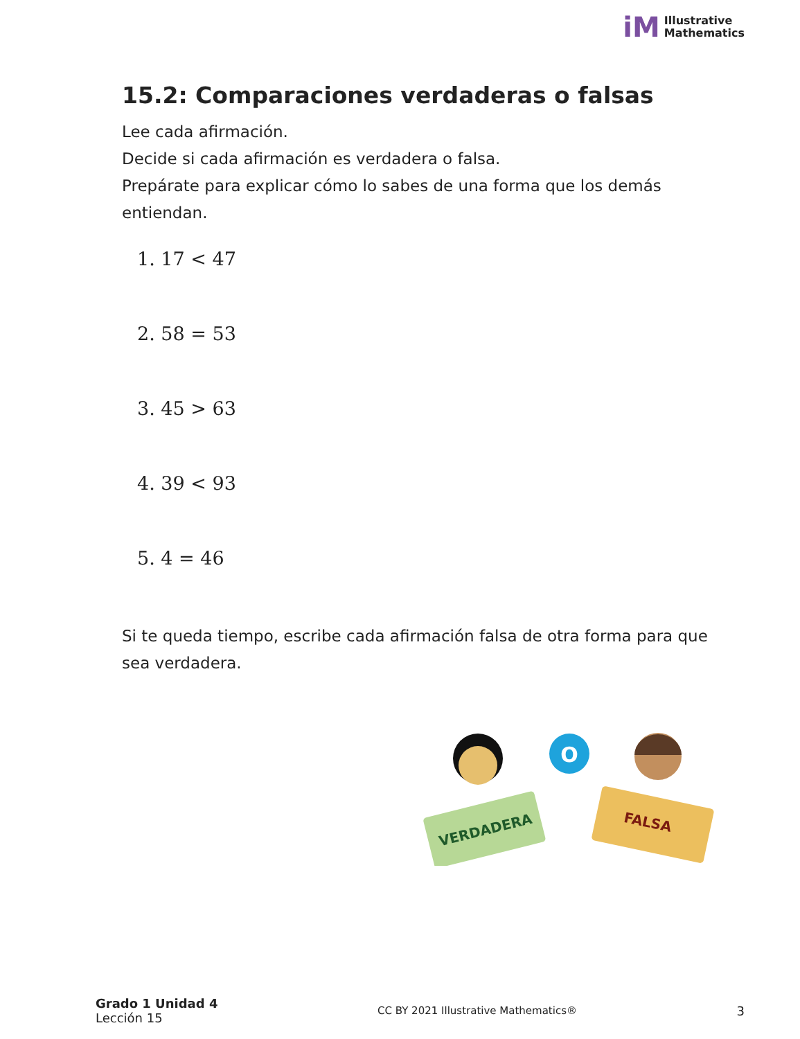iM Illustrative
Mathematics
15.2: Comparaciones verdaderas o falsas
Lee cada afirmación.
Decide si cada afirmación es verdadera o falsa.
Prepárate para explicar cómo lo sabes de una forma que los demás entiendan.
1. 17 < 47
2. 58 = 53
3. 45 > 63
4. 39 < 93
5. 4 = 46
Si te queda tiempo, escribe cada afirmación falsa de otra forma para que sea verdadera.
VERDADERA
O
FALSA
Grado 1 Unidad 4
Lección 15
CC BY 2021 Illustrative Mathematics®
3